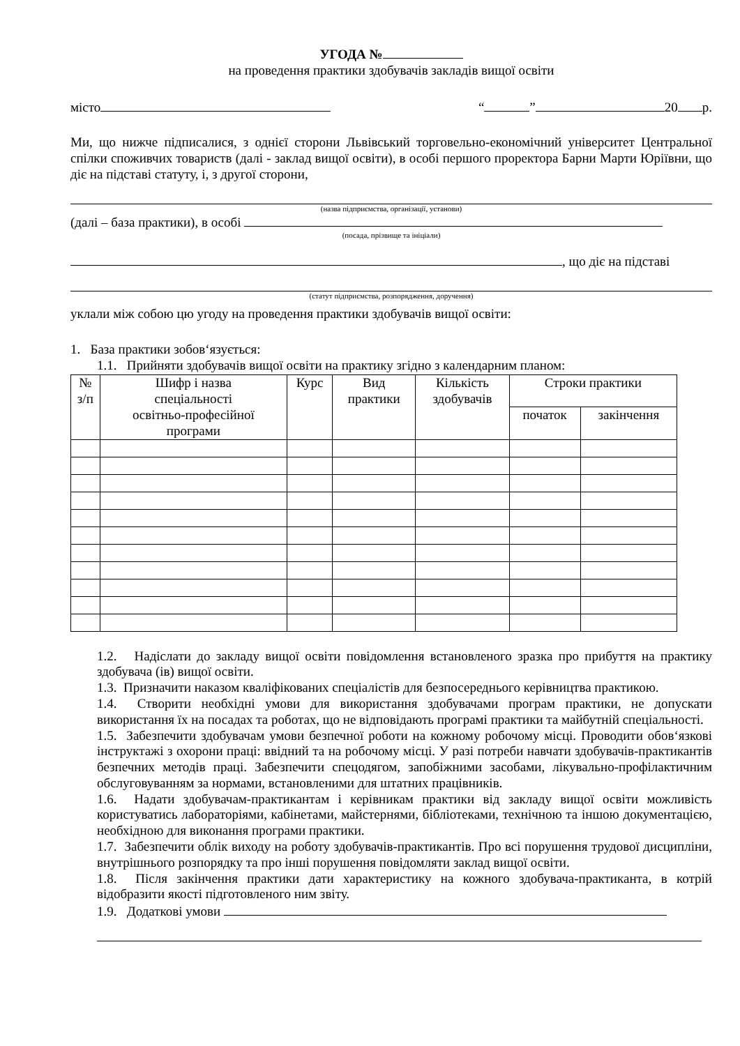УГОДА №
на проведення практики здобувачів закладів вищої освіти
місто “ ” 20 р.
Ми, що нижче підписалися, з однієї сторони Львівський торговельно-економічний університет Центральної спілки споживчих товариств (далі - заклад вищої освіти), в особі першого проректора Барни Марти Юріївни, що діє на підставі статуту, і, з другої сторони,
(назва підприємства, організації, установи)
(далі – база практики), в особі
(посада, прізвище та ініціали)
, що діє на підставі
(статут підприємства, розпорядження, доручення)
уклали між собою цю угоду на проведення практики здобувачів вищої освіти:
1. База практики зобов‘язується:
1.1. Прийняти здобувачів вищої освіти на практику згідно з календарним планом:
| № з/п | Шифр і назва спеціальності освітньо-професійної програми | Курс | Вид практики | Кількість здобувачів | Строки практики | |
| --- | --- | --- | --- | --- | --- | --- |
| | | | | | початок | закінчення |
1.2. Надіслати до закладу вищої освіти повідомлення встановленого зразка про прибуття на практику здобувача (ів) вищої освіти.
1.3. Призначити наказом кваліфікованих спеціалістів для безпосереднього керівництва практикою.
1.4. Створити необхідні умови для використання здобувачами програм практики, не допускати використання їх на посадах та роботах, що не відповідають програмі практики та майбутній спеціальності.
1.5. Забезпечити здобувачам умови безпечної роботи на кожному робочому місці. Проводити обов‘язкові інструктажі з охорони праці: ввідний та на робочому місці. У разі потреби навчати здобувачів-практикантів безпечних методів праці. Забезпечити спецодягом, запобіжними засобами, лікувально-профілактичним обслуговуванням за нормами, встановленими для штатних працівників.
1.6. Надати здобувачам-практикантам і керівникам практики від закладу вищої освіти можливість користуватись лабораторіями, кабінетами, майстернями, бібліотеками, технічною та іншою документацією, необхідною для виконання програми практики.
1.7. Забезпечити облік виходу на роботу здобувачів-практикантів. Про всі порушення трудової дисципліни, внутрішнього розпорядку та про інші порушення повідомляти заклад вищої освіти.
1.8. Після закінчення практики дати характеристику на кожного здобувача-практиканта, в котрій відобразити якості підготовленого ним звіту.
1.9. Додаткові умови